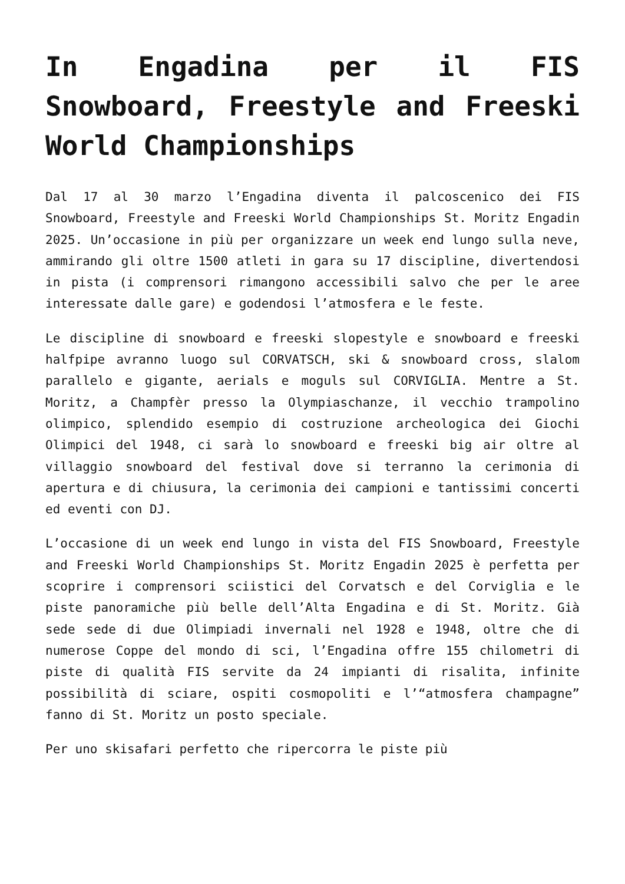In Engadina per il FIS Snowboard, Freestyle and Freeski World Championships
Dal 17 al 30 marzo l’Engadina diventa il palcoscenico dei FIS Snowboard, Freestyle and Freeski World Championships St. Moritz Engadin 2025. Un’occasione in più per organizzare un week end lungo sulla neve, ammirando gli oltre 1500 atleti in gara su 17 discipline, divertendosi in pista (i comprensori rimangono accessibili salvo che per le aree interessate dalle gare) e godendosi l’atmosfera e le feste.
Le discipline di snowboard e freeski slopestyle e snowboard e freeski halfpipe avranno luogo sul CORVATSCH, ski & snowboard cross, slalom parallelo e gigante, aerials e moguls sul CORVIGLIA. Mentre a St. Moritz, a Champfèr presso la Olympiaschanze, il vecchio trampolino olimpico, splendido esempio di costruzione archeologica dei Giochi Olimpici del 1948, ci sarà lo snowboard e freeski big air oltre al villaggio snowboard del festival dove si terranno la cerimonia di apertura e di chiusura, la cerimonia dei campioni e tantissimi concerti ed eventi con DJ.
L’occasione di un week end lungo in vista del FIS Snowboard, Freestyle and Freeski World Championships St. Moritz Engadin 2025 è perfetta per scoprire i comprensori sciistici del Corvatsch e del Corviglia e le piste panoramiche più belle dell’Alta Engadina e di St. Moritz. Già sede sede di due Olimpiadi invernali nel 1928 e 1948, oltre che di numerose Coppe del mondo di sci, l’Engadina offre 155 chilometri di piste di qualità FIS servite da 24 impianti di risalita, infinite possibilità di sciare, ospiti cosmopoliti e l’“atmosfera champagne” fanno di St. Moritz un posto speciale.
Per uno skisafari perfetto che ripercorra le piste più